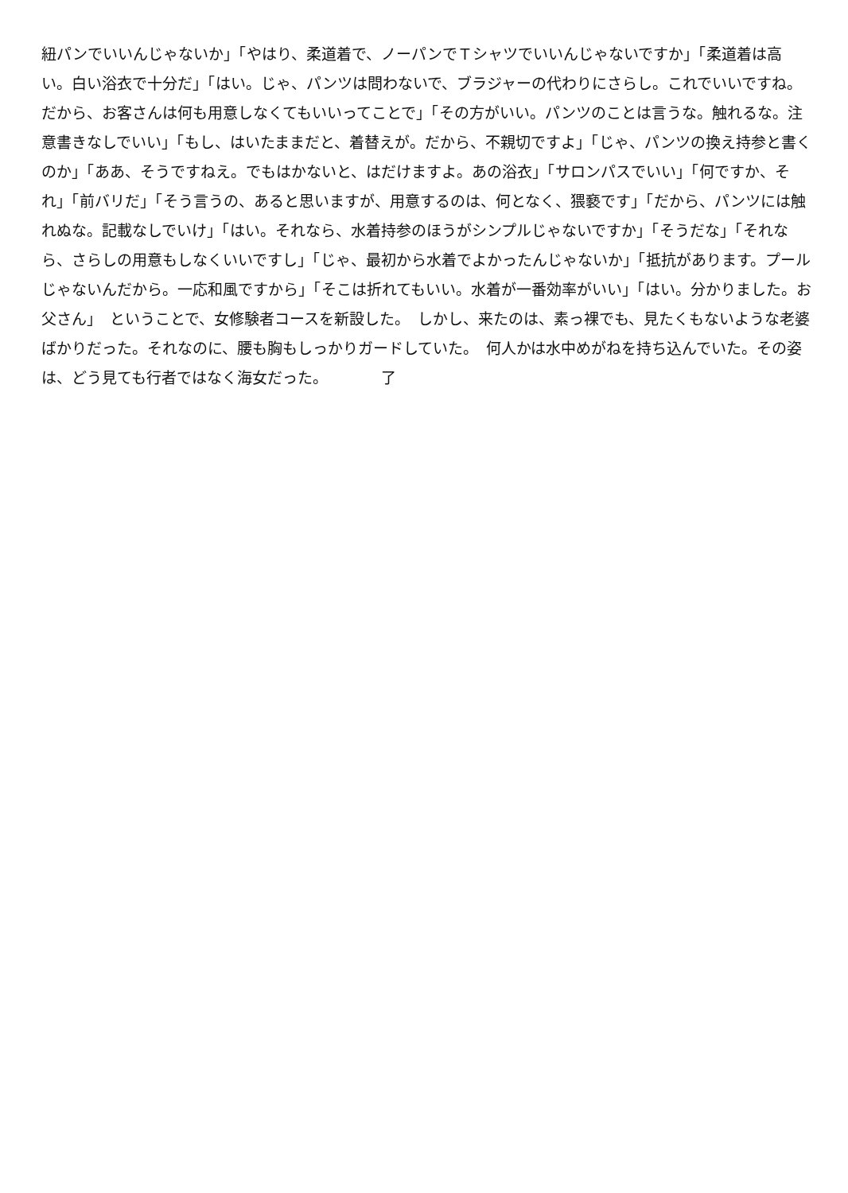紐パンでいいんじゃないか」「やはり、柔道着で、ノーパンでＴシャツでいいんじゃないですか」「柔道着は高い。白い浴衣で十分だ」「はい。じゃ、パンツは問わないで、ブラジャーの代わりにさらし。これでいいですね。だから、お客さんは何も用意しなくてもいいってことで」「その方がいい。パンツのことは言うな。触れるな。注意書きなしでいい」「もし、はいたままだと、着替えが。だから、不親切ですよ」「じゃ、パンツの換え持参と書くのか」「ああ、そうですねえ。でもはかないと、はだけますよ。あの浴衣」「サロンパスでいい」「何ですか、それ」「前バリだ」「そう言うの、あると思いますが、用意するのは、何となく、猥褻です」「だから、パンツには触れぬな。記載なしでいけ」「はい。それなら、水着持参のほうがシンプルじゃないですか」「そうだな」「それなら、さらしの用意もしなくいいですし」「じゃ、最初から水着でよかったんじゃないか」「抵抗があります。プールじゃないんだから。一応和風ですから」「そこは折れてもいい。水着が一番効率がいい」「はい。分かりました。お父さん」　ということで、女修験者コースを新設した。　しかし、来たのは、素っ裸でも、見たくもないような老婆ばかりだった。それなのに、腰も胸もしっかりガードしていた。　何人かは水中めがねを持ち込んでいた。その姿は、どう見ても行者ではなく海女だった。　　　　了